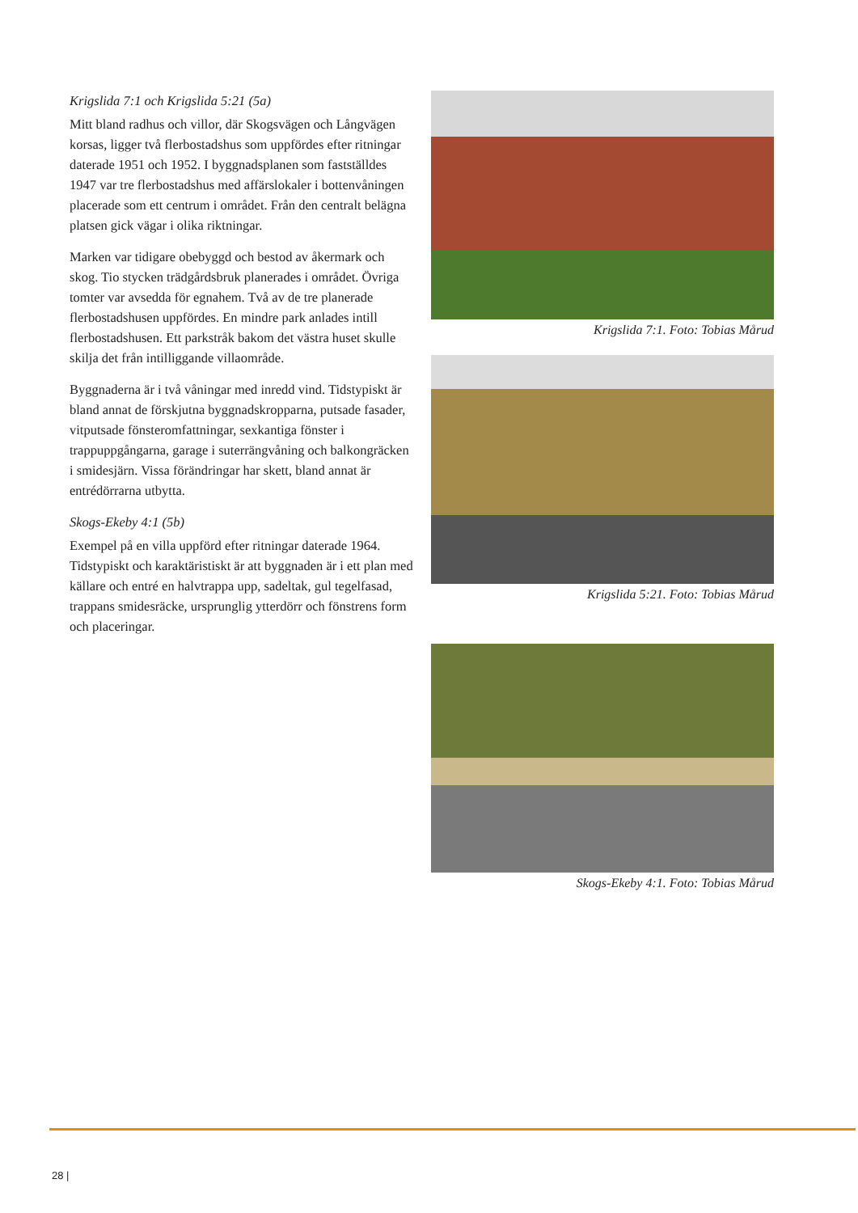Krigslida 7:1 och Krigslida 5:21 (5a)
Mitt bland radhus och villor, där Skogsvägen och Långvägen korsas, ligger två flerbostadshus som uppfördes efter ritningar daterade 1951 och 1952. I byggnadsplanen som fastställdes 1947 var tre flerbostadshus med affärslokaler i bottenvåningen placerade som ett centrum i området. Från den centralt belägna platsen gick vägar i olika riktningar.
Marken var tidigare obebyggd och bestod av åkermark och skog. Tio stycken trädgårdsbruk planerades i området. Övriga tomter var avsedda för egnahem. Två av de tre planerade flerbostadshusen uppfördes. En mindre park anlades intill flerbostadshusen. Ett parkstråk bakom det västra huset skulle skilja det från intilliggande villaområde.
Byggnaderna är i två våningar med inredd vind. Tidstypiskt är bland annat de förskjutna byggnadskropparna, putsade fasader, vitputsade fönsteromfattningar, sexkantiga fönster i trappuppgångarna, garage i suterrängvåning och balkongräcken i smidesjärn. Vissa förändringar har skett, bland annat är entrédörrarna utbytta.
Skogs-Ekeby 4:1 (5b)
Exempel på en villa uppförd efter ritningar daterade 1964. Tidstypiskt och karaktäristiskt är att byggnaden är i ett plan med källare och entré en halvtrappa upp, sadeltak, gul tegelfasad, trappans smidesräcke, ursprunglig ytterdörr och fönstrens form och placeringar.
Krigslida 7:1. Foto: Tobias Mårud
Krigslida 5:21. Foto: Tobias Mårud
Skogs-Ekeby 4:1. Foto: Tobias Mårud
28 |